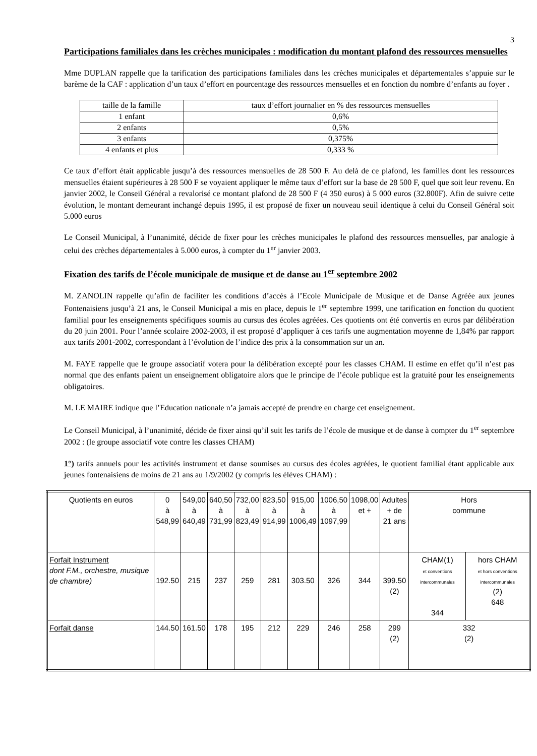3
Participations familiales dans les crèches municipales : modification du montant plafond des ressources mensuelles
Mme DUPLAN rappelle que la tarification des participations familiales dans les crèches municipales et départementales s’appuie sur le barème de la CAF : application d’un taux d’effort en pourcentage des ressources mensuelles et en fonction du nombre d’enfants au foyer .
| taille de la famille | taux d’effort journalier en % des ressources mensuelles |
| 1 enfant | 0,6% |
| 2 enfants | 0,5% |
| 3 enfants | 0,375% |
| 4 enfants et plus | 0,333 % |
Ce taux d’effort était applicable jusqu’à des ressources mensuelles de 28 500 F. Au delà de ce plafond, les familles dont les ressources mensuelles étaient supérieures à 28 500 F se voyaient appliquer le même taux d’effort sur la base de 28 500 F, quel que soit leur revenu. En janvier 2002, le Conseil Général a revalorisé ce montant plafond de 28 500 F (4 350 euros) à 5 000 euros (32.800F). Afin de suivre cette évolution, le montant demeurant inchangé depuis 1995, il est proposé de fixer un nouveau seuil identique à celui du Conseil Général soit 5.000 euros
Le Conseil Municipal, à l’unanimité, décide de fixer pour les crèches municipales le plafond des ressources mensuelles, par analogie à celui des crèches départementales à 5.000 euros, à compter du 1<sup>er</sup> janvier 2003.
Fixation des tarifs de l’école municipale de musique et de danse au 1<sup>er</sup> septembre 2002
M. ZANOLIN rappelle qu’afin de faciliter les conditions d’accès à l’Ecole Municipale de Musique et de Danse Agréée aux jeunes Fontenaisiens jusqu’à 21 ans, le Conseil Municipal a mis en place, depuis le 1<sup>er</sup> septembre 1999, une tarification en fonction du quotient familial pour les enseignements spécifiques soumis au cursus des écoles agréées. Ces quotients ont été convertis en euros par délibération du 20 juin 2001. Pour l’année scolaire 2002-2003, il est proposé d’appliquer à ces tarifs une augmentation moyenne de 1,84% par rapport aux tarifs 2001-2002, correspondant à l’évolution de l’indice des prix à la consommation sur un an.
M. FAYE rappelle que le groupe associatif votera pour la délibération excepté pour les classes CHAM. Il estime en effet qu’il n’est pas normal que des enfants paient un enseignement obligatoire alors que le principe de l’école publique est la gratuité pour les enseignements obligatoires.
M. LE MAIRE indique que l’Education nationale n’a jamais accepté de prendre en charge cet enseignement.
Le Conseil Municipal, à l’unanimité, décide de fixer ainsi qu’il suit les tarifs de l’école de musique et de danse à compter du 1<sup>er</sup> septembre 2002 : (le groupe associatif vote contre les classes CHAM)
1°) tarifs annuels pour les activités instrument et danse soumises au cursus des écoles agréées, le quotient familial étant applicable aux jeunes fontenaisiens de moins de 21 ans au 1/9/2002 (y compris les élèves CHAM) :
| Quotients en euros | 0 à 548,99 | 549,00 à 640,49 | 640,50 à 731,99 | 732,00 à 823,49 | 823,50 à 914,99 | 915,00 à 1006,49 | 1006,50 à 1097,99 | 1098,00 et + | Adultes + de 21 ans | Hors commune | |
| Forfait Instrument dont F.M., orchestre, musique de chambre) | 192.50 | 215 | 237 | 259 | 281 | 303.50 | 326 | 344 | 399.50 (2) | CHAM(1) et conventions intercommunales 344 | hors CHAM et hors conventions intercommunales (2) 648 |
| Forfait danse | 144.50 | 161.50 | 178 | 195 | 212 | 229 | 246 | 258 | 299 (2) | 332 (2) | |